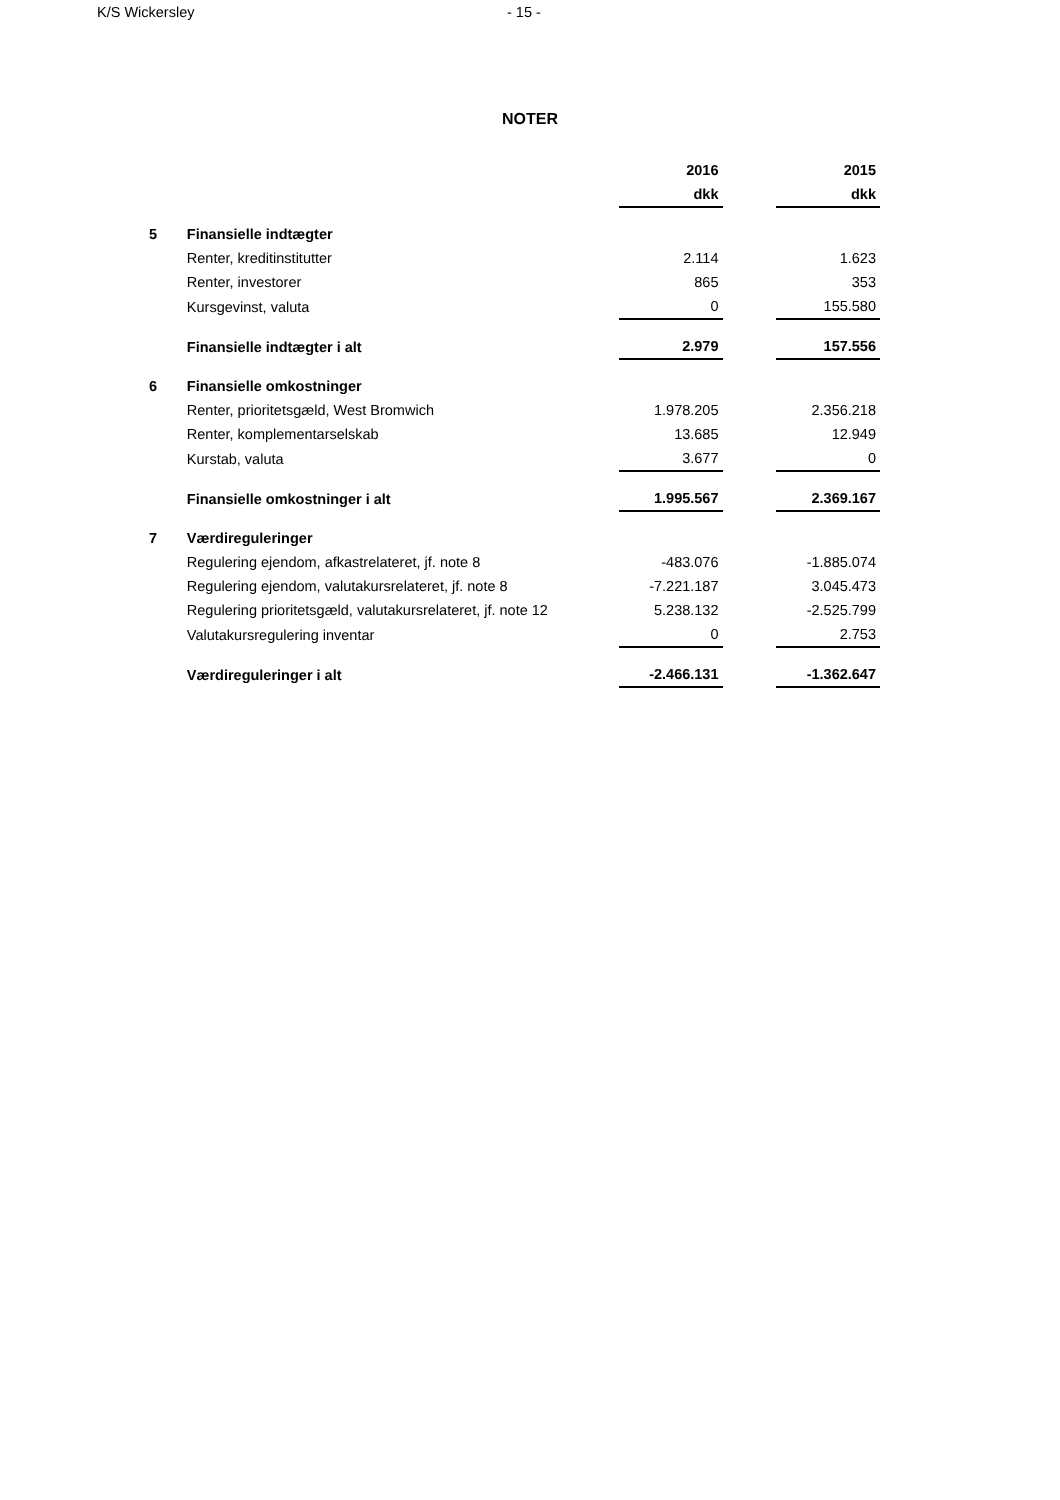K/S Wickersley - 15 -
NOTER
| | | 2016 | | 2015 |
| --- | --- | --- | --- | --- |
| | | dkk | | dkk |
| 5 | Finansielle indtægter | | | |
| | Renter, kreditinstitutter | 2.114 | | 1.623 |
| | Renter, investorer | 865 | | 353 |
| | Kursgevinst, valuta | 0 | | 155.580 |
| | Finansielle indtægter i alt | 2.979 | | 157.556 |
| 6 | Finansielle omkostninger | | | |
| | Renter, prioritetsgæld, West Bromwich | 1.978.205 | | 2.356.218 |
| | Renter, komplementarselskab | 13.685 | | 12.949 |
| | Kurstab, valuta | 3.677 | | 0 |
| | Finansielle omkostninger i alt | 1.995.567 | | 2.369.167 |
| 7 | Værdireguleringer | | | |
| | Regulering ejendom, afkastrelateret, jf. note 8 | -483.076 | | -1.885.074 |
| | Regulering ejendom, valutakursrelateret, jf. note 8 | -7.221.187 | | 3.045.473 |
| | Regulering prioritetsgæld, valutakursrelateret, jf. note 12 | 5.238.132 | | -2.525.799 |
| | Valutakursregulering inventar | 0 | | 2.753 |
| | Værdireguleringer i alt | -2.466.131 | | -1.362.647 |